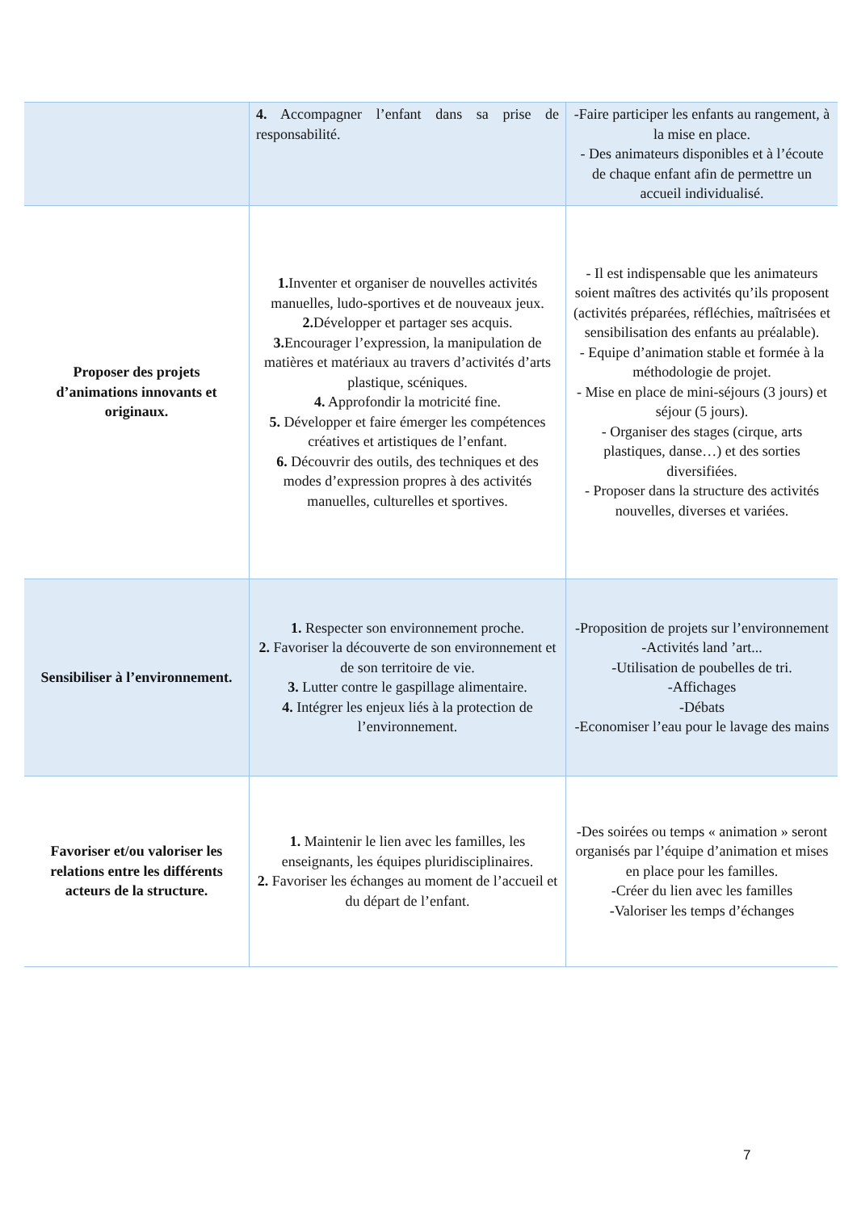| | 4. Accompagner l’enfant dans sa prise de responsabilité. | -Faire participer les enfants au rangement, à la mise en place. - Des animateurs disponibles et à l’écoute de chaque enfant afin de permettre un accueil individualisé. |
| Proposer des projets d’animations innovants et originaux. | 1. Inventer et organiser de nouvelles activités manuelles, ludo-sportives et de nouveaux jeux. 2. Développer et partager ses acquis. 3. Encourager l’expression, la manipulation de matières et matériaux au travers d’activités d’arts plastique, scéniques. 4. Approfondir la motricité fine. 5. Développer et faire émerger les compétences créatives et artistiques de l’enfant. 6. Découvrir des outils, des techniques et des modes d’expression propres à des activités manuelles, culturelles et sportives. | - Il est indispensable que les animateurs soient maîtres des activités qu’ils proposent (activités préparées, réfléchies, maîtrisées et sensibilisation des enfants au préalable). - Equipe d’animation stable et formée à la méthodologie de projet. - Mise en place de mini-séjours (3 jours) et séjour (5 jours). - Organiser des stages (cirque, arts plastiques, danse…) et des sorties diversifiées. - Proposer dans la structure des activités nouvelles, diverses et variées. |
| Sensibiliser à l’environnement. | 1. Respecter son environnement proche. 2. Favoriser la découverte de son environnement et de son territoire de vie. 3. Lutter contre le gaspillage alimentaire. 4. Intégrer les enjeux liés à la protection de l’environnement. | -Proposition de projets sur l’environnement -Activités land ’art... -Utilisation de poubelles de tri. -Affichages -Débats -Economiser l’eau pour le lavage des mains |
| Favoriser et/ou valoriser les relations entre les différents acteurs de la structure. | 1. Maintenir le lien avec les familles, les enseignants, les équipes pluridisciplinaires. 2. Favoriser les échanges au moment de l’accueil et du départ de l’enfant. | -Des soirées ou temps « animation » seront organisés par l’équipe d’animation et mises en place pour les familles. -Créer du lien avec les familles -Valoriser les temps d’échanges |
7